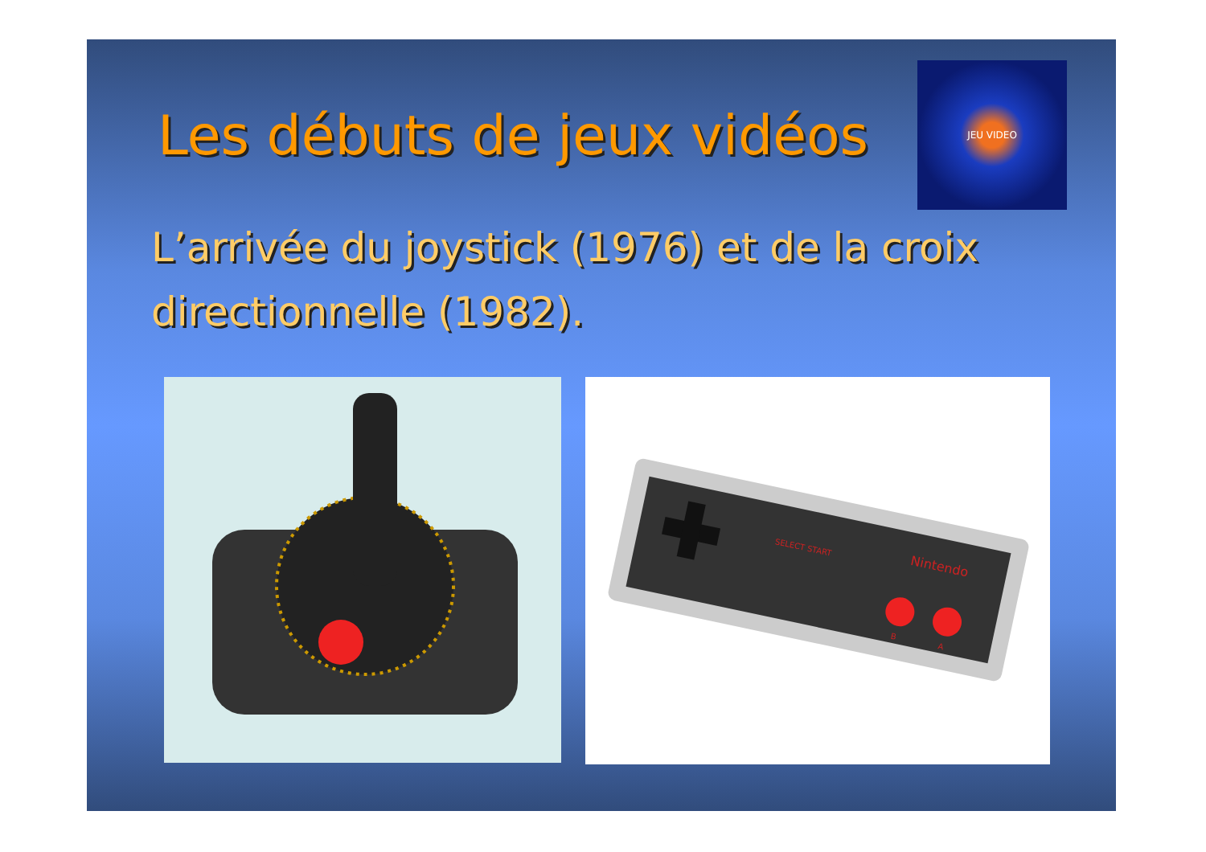JEU VIDEO
Les débuts de jeux vidéos
L’arrivée du joystick (1976) et de la croix directionnelle (1982).
Nintendo
SELECT START
B
A